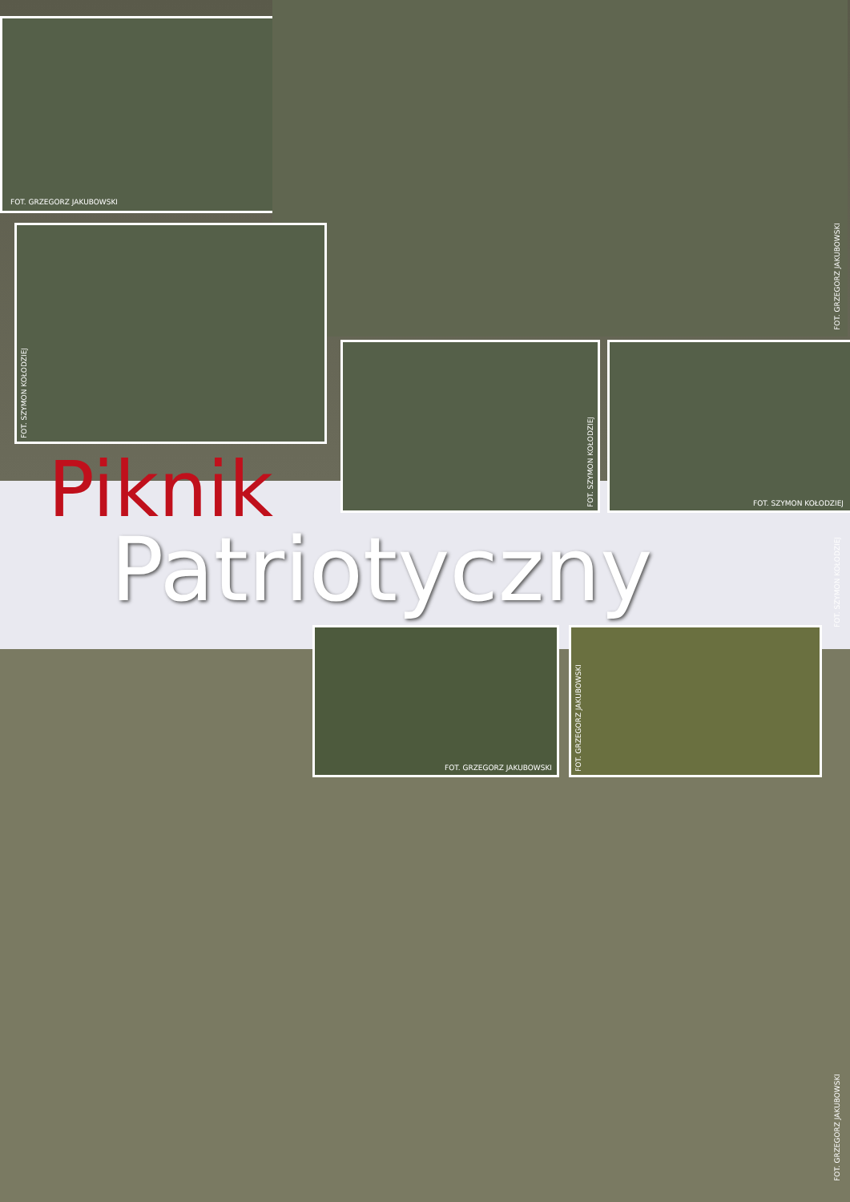FOT. GRZEGORZ JAKUBOWSKI
FOT. GRZEGORZ JAKUBOWSKI
FOT. SZYMON KOŁODZIEJ
FOT. SZYMON KOŁODZIEJ FOT. SZYMON KOŁODZIEJ
Piknik
Patriotyczny
FOT. SZYMON KOŁODZIEJ
FOT. GRZEGORZ JAKUBOWSKI FOT. GRZEGORZ JAKUBOWSKI
FOT. GRZEGORZ JAKUBOWSKI